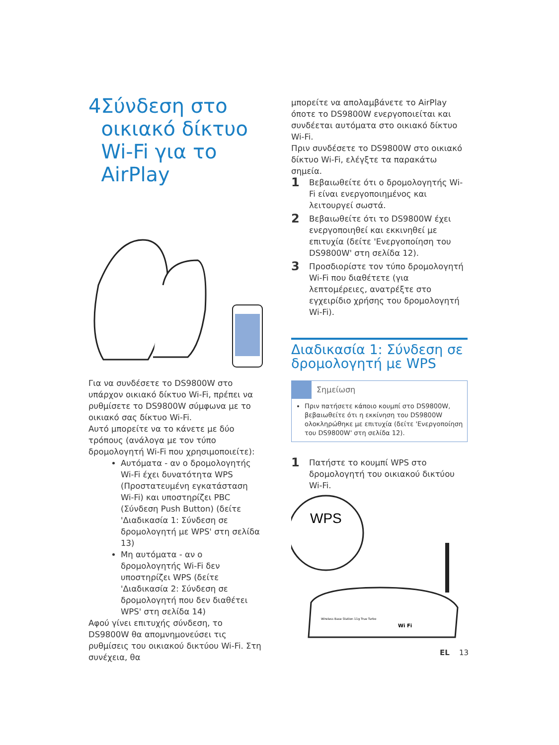4 Σύνδεση στο οικιακό δίκτυο Wi-Fi για το AirPlay
Για να συνδέσετε το DS9800W στο υπάρχον οικιακό δίκτυο Wi-Fi, πρέπει να ρυθμίσετε το DS9800W σύμφωνα με το οικιακό σας δίκτυο Wi-Fi.
Αυτό μπορείτε να το κάνετε με δύο τρόπους (ανάλογα με τον τύπο δρομολογητή Wi-Fi που χρησιμοποιείτε):
Αυτόματα - αν ο δρομολογητής Wi-Fi έχει δυνατότητα WPS (Προστατευμένη εγκατάσταση Wi-Fi) και υποστηρίζει PBC (Σύνδεση Push Button) (δείτε 'Διαδικασία 1: Σύνδεση σε δρομολογητή με WPS' στη σελίδα 13)
Μη αυτόματα - αν ο δρομολογητής Wi-Fi δεν υποστηρίζει WPS (δείτε 'Διαδικασία 2: Σύνδεση σε δρομολογητή που δεν διαθέτει WPS' στη σελίδα 14)
Αφού γίνει επιτυχής σύνδεση, το DS9800W θα απομνημονεύσει τις ρυθμίσεις του οικιακού δικτύου Wi-Fi. Στη συνέχεια, θα
μπορείτε να απολαμβάνετε το AirPlay όποτε το DS9800W ενεργοποιείται και συνδέεται αυτόματα στο οικιακό δίκτυο Wi-Fi.
Πριν συνδέσετε το DS9800W στο οικιακό δίκτυο Wi-Fi, ελέγξτε τα παρακάτω σημεία.
1 Βεβαιωθείτε ότι ο δρομολογητής Wi-Fi είναι ενεργοποιημένος και λειτουργεί σωστά.
2 Βεβαιωθείτε ότι το DS9800W έχει ενεργοποιηθεί και εκκινηθεί με επιτυχία (δείτε 'Ενεργοποίηση του DS9800W' στη σελίδα 12).
3 Προσδιορίστε τον τύπο δρομολογητή Wi-Fi που διαθέτετε (για λεπτομέρειες, ανατρέξτε στο εγχειρίδιο χρήσης του δρομολογητή Wi-Fi).
Διαδικασία 1: Σύνδεση σε δρομολογητή με WPS
Σημείωση
Πριν πατήσετε κάποιο κουμπί στο DS9800W, βεβαιωθείτε ότι η εκκίνηση του DS9800W ολοκληρώθηκε με επιτυχία (δείτε 'Ενεργοποίηση του DS9800W' στη σελίδα 12).
1 Πατήστε το κουμπί WPS στο δρομολογητή του οικιακού δικτύου Wi-Fi.
WPS
Wireless Base Station 11g True Turbo
Wi Fi
EL 13